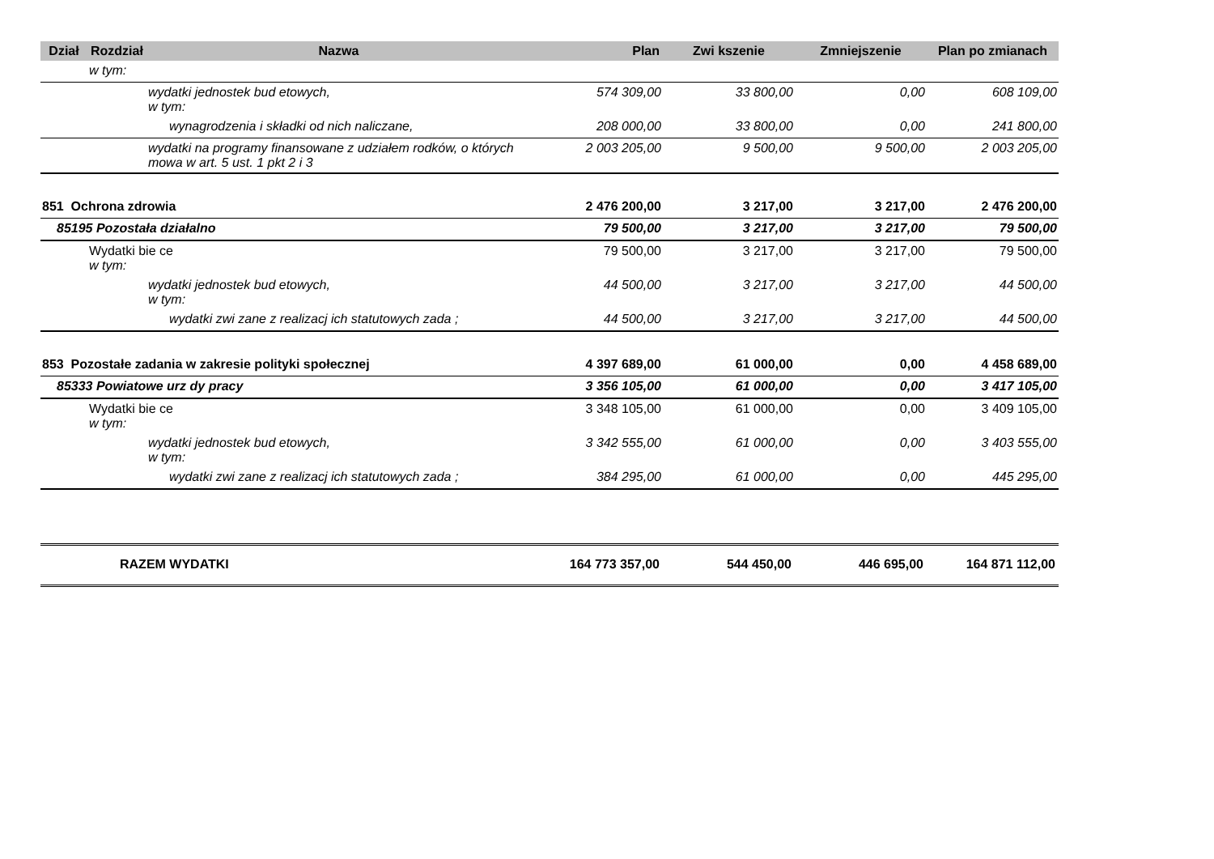| Dział | Rozdział | Nazwa | Plan | Zwi kszenie | Zmniejszenie | Plan po zmianach |
| --- | --- | --- | --- | --- | --- | --- |
| | w tym: | | | | | |
| | | wydatki jednostek bud etowych, w tym: | 574 309,00 | 33 800,00 | 0,00 | 608 109,00 |
| | | wynagrodzenia i składki od nich naliczane, | 208 000,00 | 33 800,00 | 0,00 | 241 800,00 |
| | | wydatki na programy finansowane z udziałem rodków, o których mowa w art. 5 ust. 1 pkt 2 i 3 | 2 003 205,00 | 9 500,00 | 9 500,00 | 2 003 205,00 |
| 851 Ochrona zdrowia | | | 2 476 200,00 | 3 217,00 | 3 217,00 | 2 476 200,00 |
| 85195 Pozostała działalno | | | 79 500,00 | 3 217,00 | 3 217,00 | 79 500,00 |
| | Wydatki bie ce w tym: | | 79 500,00 | 3 217,00 | 3 217,00 | 79 500,00 |
| | | wydatki jednostek bud etowych, w tym: | 44 500,00 | 3 217,00 | 3 217,00 | 44 500,00 |
| | | wydatki zwi zane z realizacj ich statutowych zada ; | 44 500,00 | 3 217,00 | 3 217,00 | 44 500,00 |
| 853 Pozostałe zadania w zakresie polityki społecznej | | | 4 397 689,00 | 61 000,00 | 0,00 | 4 458 689,00 |
| 85333 Powiatowe urz dy pracy | | | 3 356 105,00 | 61 000,00 | 0,00 | 3 417 105,00 |
| | Wydatki bie ce w tym: | | 3 348 105,00 | 61 000,00 | 0,00 | 3 409 105,00 |
| | | wydatki jednostek bud etowych, w tym: | 3 342 555,00 | 61 000,00 | 0,00 | 3 403 555,00 |
| | | wydatki zwi zane z realizacj ich statutowych zada ; | 384 295,00 | 61 000,00 | 0,00 | 445 295,00 |
| | RAZEM WYDATKI | | 164 773 357,00 | 544 450,00 | 446 695,00 | 164 871 112,00 |